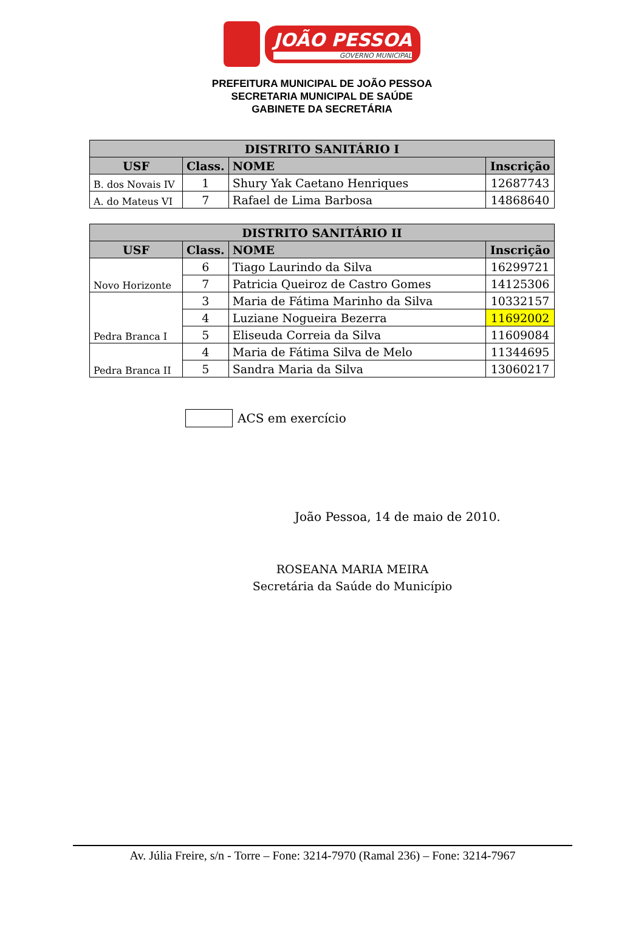JOÃO PESSOA
GOVERNO MUNICIPAL
PREFEITURA MUNICIPAL DE JOÃO PESSOA
SECRETARIA MUNICIPAL DE SAÚDE
GABINETE DA SECRETÁRIA
| DISTRITO SANITÁRIO I | | | |
| --- | --- | --- | --- |
| USF | Class. | NOME | Inscrição |
| B. dos Novais IV | 1 | Shury Yak Caetano Henriques | 12687743 |
| A. do Mateus VI | 7 | Rafael de Lima Barbosa | 14868640 |
| DISTRITO SANITÁRIO II | | | |
| --- | --- | --- | --- |
| USF | Class. | NOME | Inscrição |
| Novo Horizonte | 6 | Tiago Laurindo da Silva | 16299721 |
| | 7 | Patricia Queiroz de Castro Gomes | 14125306 |
| Pedra Branca I | 3 | Maria de Fátima Marinho da Silva | 10332157 |
| | 4 | Luziane Nogueira Bezerra | 11692002 |
| | 5 | Eliseuda Correia da Silva | 11609084 |
| Pedra Branca II | 4 | Maria de Fátima Silva de Melo | 11344695 |
| | 5 | Sandra Maria da Silva | 13060217 |
ACS em exercício
João Pessoa, 14 de maio de 2010.
ROSEANA MARIA MEIRA
Secretária da Saúde do Município
Av. Júlia Freire, s/n - Torre – Fone: 3214-7970 (Ramal 236) – Fone: 3214-7967